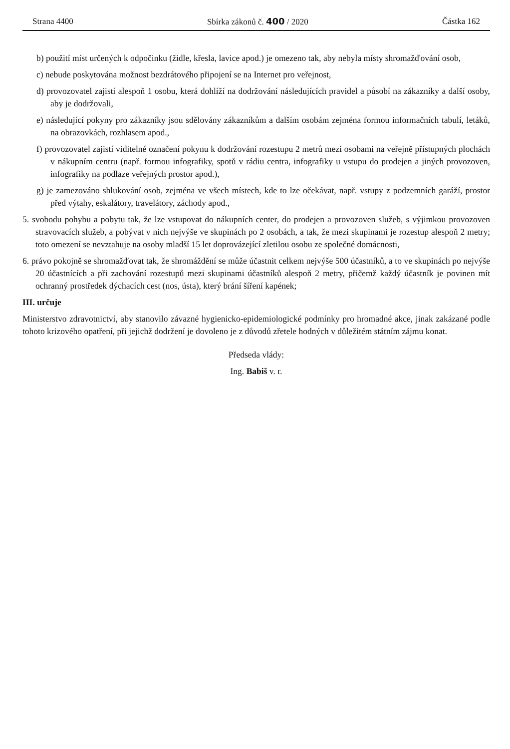Strana 4400 Sbírka zákonů č. 400 / 2020 Částka 162
b) použití míst určených k odpočinku (židle, křesla, lavice apod.) je omezeno tak, aby nebyla místy shromažďování osob,
c) nebude poskytována možnost bezdrátového připojení se na Internet pro veřejnost,
d) provozovatel zajistí alespoň 1 osobu, která dohlíží na dodržování následujících pravidel a působí na zákazníky a další osoby, aby je dodržovali,
e) následující pokyny pro zákazníky jsou sdělovány zákazníkům a dalším osobám zejména formou informačních tabulí, letáků, na obrazovkách, rozhlasem apod.,
f) provozovatel zajistí viditelné označení pokynu k dodržování rozestupu 2 metrů mezi osobami na veřejně přístupných plochách v nákupním centru (např. formou infografiky, spotů v rádiu centra, infografiky u vstupu do prodejen a jiných provozoven, infografiky na podlaze veřejných prostor apod.),
g) je zamezováno shlukování osob, zejména ve všech místech, kde to lze očekávat, např. vstupy z podzemních garáží, prostor před výtahy, eskalátory, travelátory, záchody apod.,
5. svobodu pohybu a pobytu tak, že lze vstupovat do nákupních center, do prodejen a provozoven služeb, s výjimkou provozoven stravovacích služeb, a pobývat v nich nejvýše ve skupinách po 2 osobách, a tak, že mezi skupinami je rozestup alespoň 2 metry; toto omezení se nevztahuje na osoby mladší 15 let doprovázející zletilou osobu ze společné domácnosti,
6. právo pokojně se shromažďovat tak, že shromáždění se může účastnit celkem nejvýše 500 účastníků, a to ve skupinách po nejvýše 20 účastnících a při zachování rozestupů mezi skupinami účastníků alespoň 2 metry, přičemž každý účastník je povinen mít ochranný prostředek dýchacích cest (nos, ústa), který brání šíření kapének;
III. určuje
Ministerstvo zdravotnictví, aby stanovilo závazné hygienicko-epidemiologické podmínky pro hromadné akce, jinak zakázané podle tohoto krizového opatření, při jejichž dodržení je dovoleno je z důvodů zřetele hodných v důležitém státním zájmu konat.
Předseda vlády:
Ing. Babiš v. r.